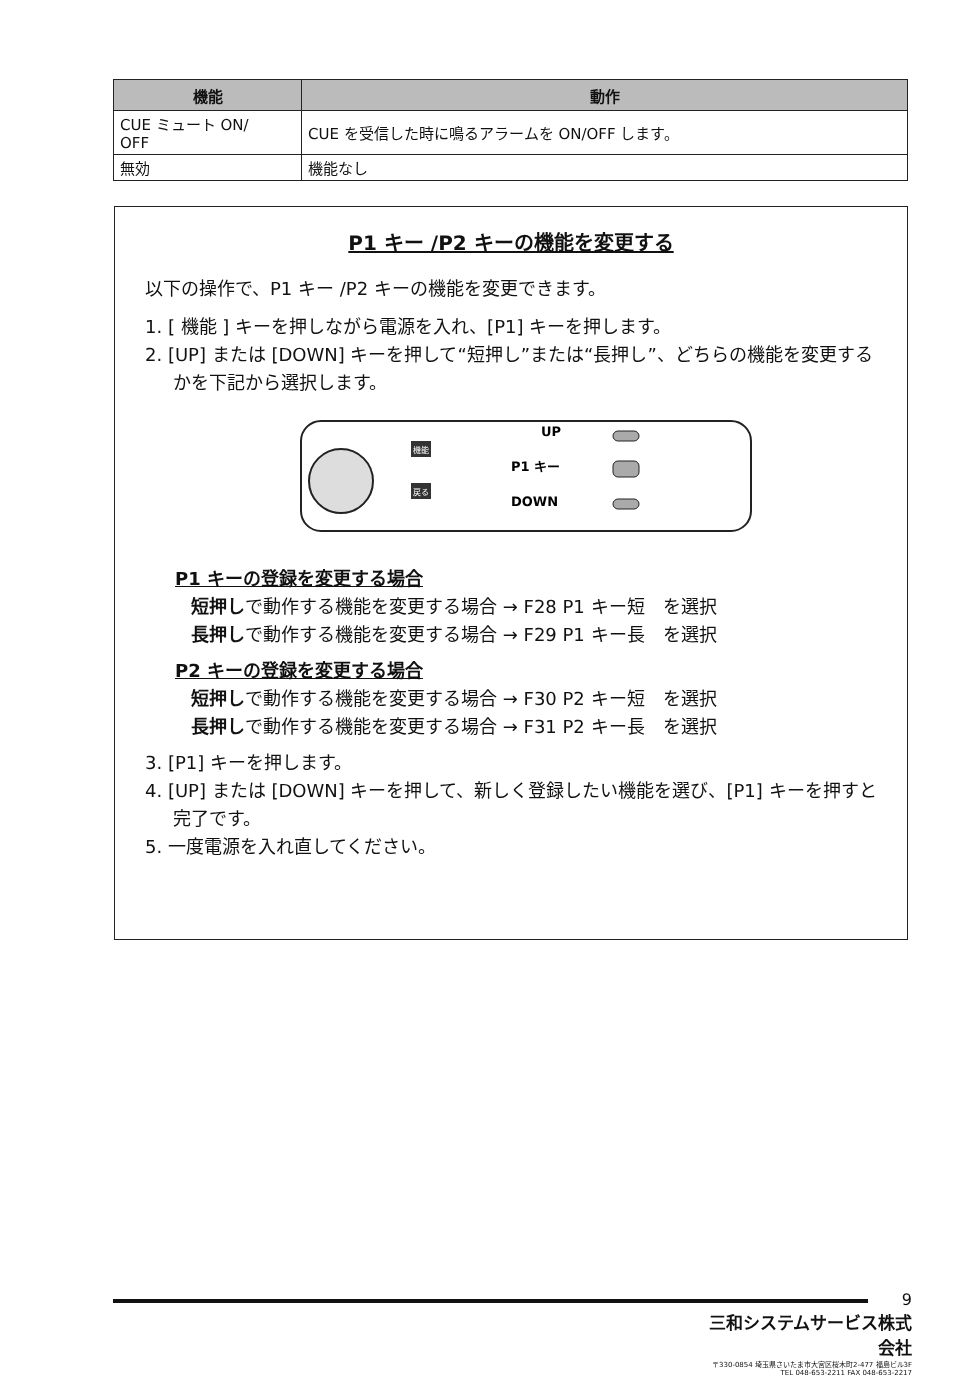| 機能 | 動作 |
| --- | --- |
| CUE ミュート ON/ OFF | CUE を受信した時に鳴るアラームを ON/OFF します。 |
| 無効 | 機能なし |
P1 キー /P2 キーの機能を変更する
以下の操作で、P1 キー /P2 キーの機能を変更できます。
1. [ 機能 ] キーを押しながら電源を入れ、[P1] キーを押します。
2. [UP] または [DOWN] キーを押して“短押し”または“長押し”、どちらの機能を変更するかを下記から選択します。
機能
戻る
UP
P1 キー
DOWN
P1 キーの登録を変更する場合
短押しで動作する機能を変更する場合 → F28 P1 キー短　を選択
長押しで動作する機能を変更する場合 → F29 P1 キー長　を選択
P2 キーの登録を変更する場合
短押しで動作する機能を変更する場合 → F30 P2 キー短　を選択
長押しで動作する機能を変更する場合 → F31 P2 キー長　を選択
3. [P1] キーを押します。
4. [UP] または [DOWN] キーを押して、新しく登録したい機能を選び、[P1] キーを押すと完了です。
5. 一度電源を入れ直してください。
9
三和システムサービス株式会社
〒330-0854 埼玉県さいたま市大宮区桜木町2-477 福島ビル3F
TEL 048-653-2211 FAX 048-653-2217